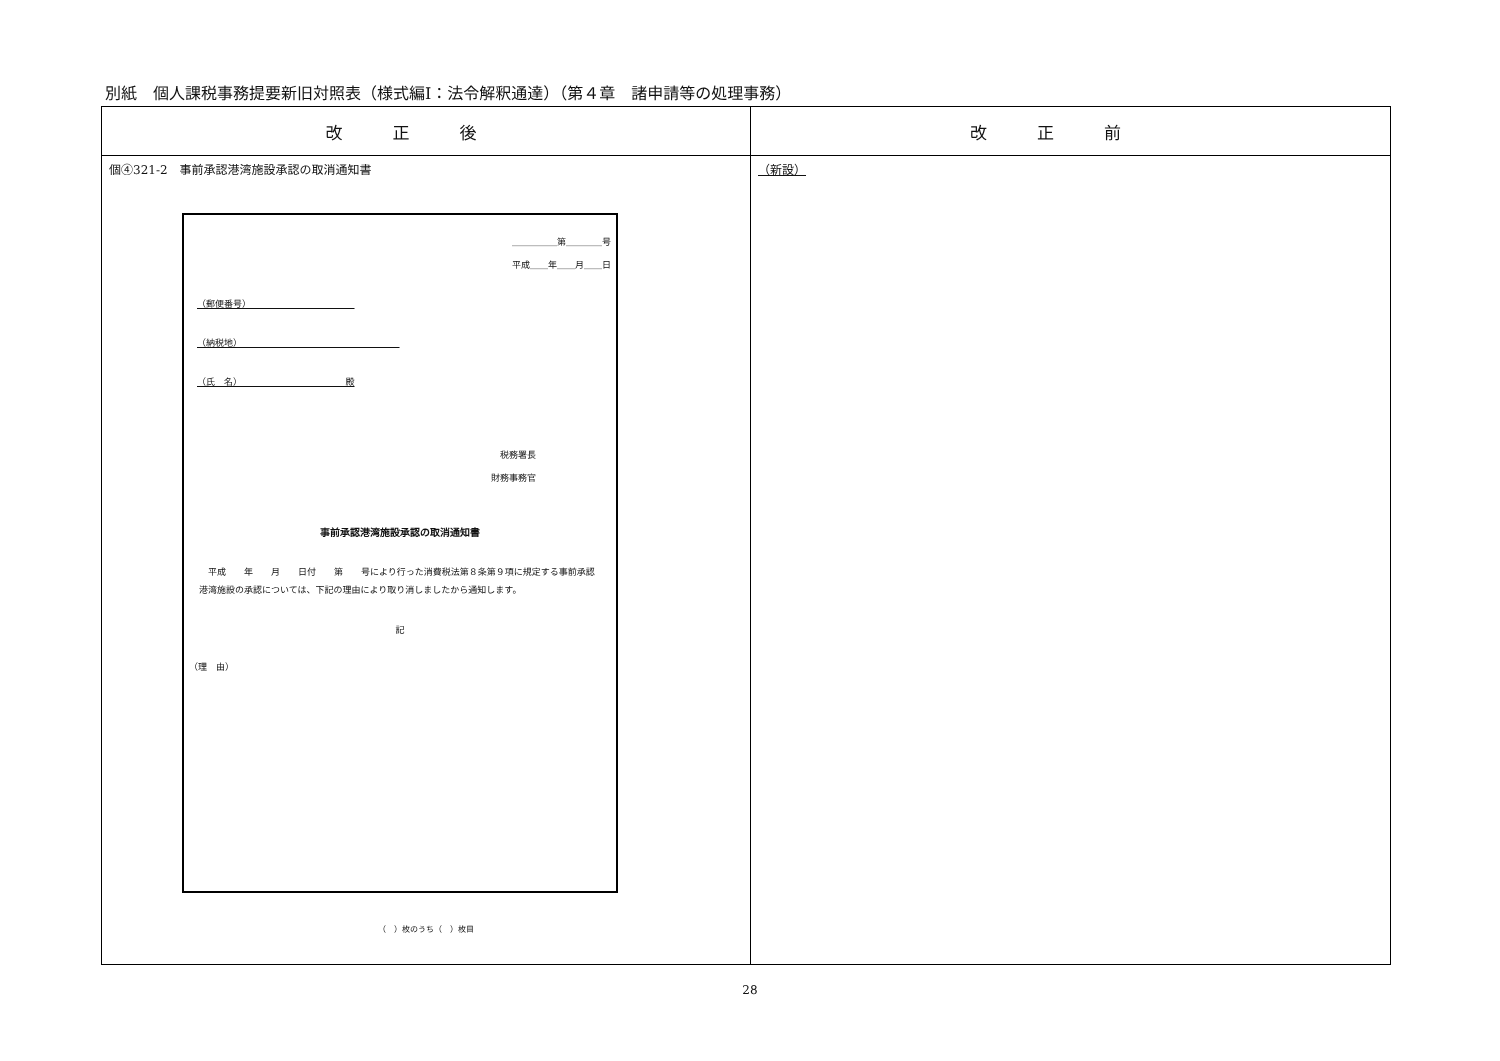別紙　個人課税事務提要新旧対照表（様式編Ⅰ：法令解釈通達）（第４章　諸申請等の処理事務）
| 改正後 | 改正前 |
| --- | --- |
| 個④321-2 事前承認港湾施設承認の取消通知書 ＿＿＿＿＿第＿＿＿＿号 平成＿＿年＿＿月＿＿日 （郵便番号） （納税地） （氏 名） 殿 税務署長 財務事務官 事前承認港湾施設承認の取消通知書 平成 年 月 日付 第 号により行った消費税法第８条第９項に規定する事前承認港湾施設の承認については、下記の理由により取り消しましたから通知します。 記 （理 由） （ ）枚のうち（ ）枚目 | （新設） |
28